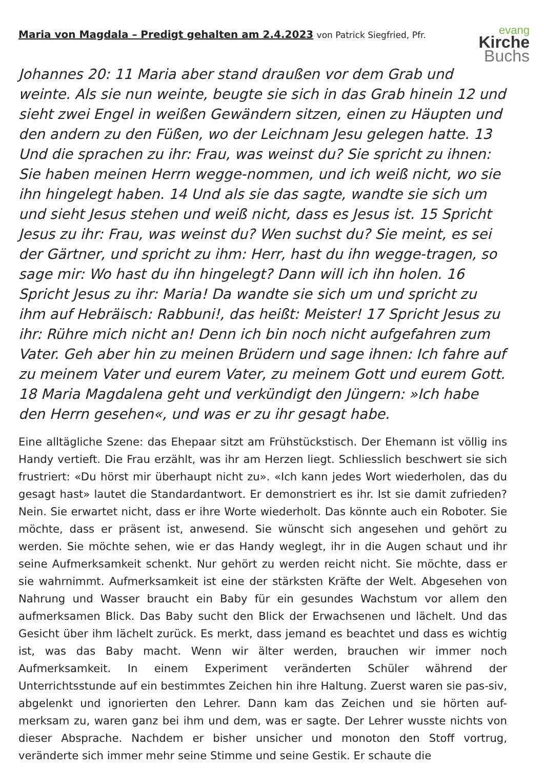Maria von Magdala – Predigt gehalten am 2.4.2023 von Patrick Siegfried, Pfr.
evang
Kirche
Buchs
Johannes 20: 11 Maria aber stand draußen vor dem Grab und weinte. Als sie nun weinte, beugte sie sich in das Grab hinein 12 und sieht zwei Engel in weißen Gewändern sitzen, einen zu Häupten und den andern zu den Füßen, wo der Leichnam Jesu gelegen hatte. 13 Und die sprachen zu ihr: Frau, was weinst du? Sie spricht zu ihnen: Sie haben meinen Herrn wegge-nommen, und ich weiß nicht, wo sie ihn hingelegt haben. 14 Und als sie das sagte, wandte sie sich um und sieht Jesus stehen und weiß nicht, dass es Jesus ist. 15 Spricht Jesus zu ihr: Frau, was weinst du? Wen suchst du? Sie meint, es sei der Gärtner, und spricht zu ihm: Herr, hast du ihn wegge-tragen, so sage mir: Wo hast du ihn hingelegt? Dann will ich ihn holen. 16 Spricht Jesus zu ihr: Maria! Da wandte sie sich um und spricht zu ihm auf Hebräisch: Rabbuni!, das heißt: Meister! 17 Spricht Jesus zu ihr: Rühre mich nicht an! Denn ich bin noch nicht aufgefahren zum Vater. Geh aber hin zu meinen Brüdern und sage ihnen: Ich fahre auf zu meinem Vater und eurem Vater, zu meinem Gott und eurem Gott. 18 Maria Magdalena geht und verkündigt den Jüngern: »Ich habe den Herrn gesehen«, und was er zu ihr gesagt habe.
Eine alltägliche Szene: das Ehepaar sitzt am Frühstückstisch. Der Ehemann ist völlig ins Handy vertieft. Die Frau erzählt, was ihr am Herzen liegt. Schliesslich beschwert sie sich frustriert: «Du hörst mir überhaupt nicht zu». «Ich kann jedes Wort wiederholen, das du gesagt hast» lautet die Standardantwort. Er demonstriert es ihr. Ist sie damit zufrieden? Nein. Sie erwartet nicht, dass er ihre Worte wiederholt. Das könnte auch ein Roboter. Sie möchte, dass er präsent ist, anwesend. Sie wünscht sich angesehen und gehört zu werden. Sie möchte sehen, wie er das Handy weglegt, ihr in die Augen schaut und ihr seine Aufmerksamkeit schenkt. Nur gehört zu werden reicht nicht. Sie möchte, dass er sie wahrnimmt. Aufmerksamkeit ist eine der stärksten Kräfte der Welt. Abgesehen von Nahrung und Wasser braucht ein Baby für ein gesundes Wachstum vor allem den aufmerksamen Blick. Das Baby sucht den Blick der Erwachsenen und lächelt. Und das Gesicht über ihm lächelt zurück. Es merkt, dass jemand es beachtet und dass es wichtig ist, was das Baby macht. Wenn wir älter werden, brauchen wir immer noch Aufmerksamkeit. In einem Experiment veränderten Schüler während der Unterrichtsstunde auf ein bestimmtes Zeichen hin ihre Haltung. Zuerst waren sie pas-siv, abgelenkt und ignorierten den Lehrer. Dann kam das Zeichen und sie hörten auf-merksam zu, waren ganz bei ihm und dem, was er sagte. Der Lehrer wusste nichts von dieser Absprache. Nachdem er bisher unsicher und monoton den Stoff vortrug, veränderte sich immer mehr seine Stimme und seine Gestik. Er schaute die